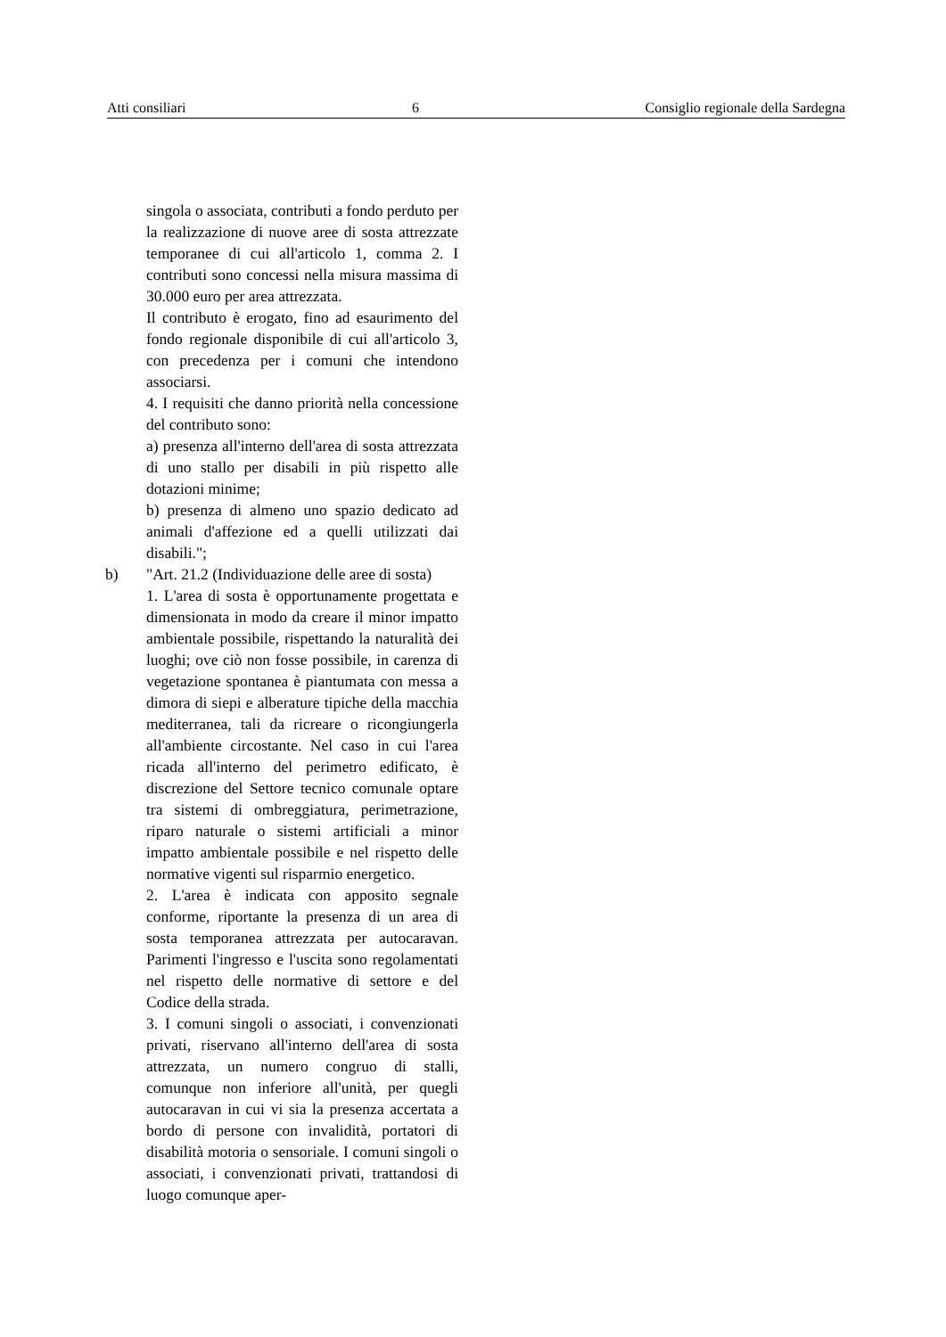Atti consiliari 6 Consiglio regionale della Sardegna
singola o associata, contributi a fondo perduto per la realizzazione di nuove aree di sosta attrezzate temporanee di cui all'articolo 1, comma 2. I contributi sono concessi nella misura massima di 30.000 euro per area attrezzata.
Il contributo è erogato, fino ad esaurimento del fondo regionale disponibile di cui all'articolo 3, con precedenza per i comuni che intendono associarsi.
4. I requisiti che danno priorità nella concessione del contributo sono:
a) presenza all'interno dell'area di sosta attrezzata di uno stallo per disabili in più rispetto alle dotazioni minime;
b) presenza di almeno uno spazio dedicato ad animali d'affezione ed a quelli utilizzati dai disabili.";
b) "Art. 21.2 (Individuazione delle aree di sosta)
1. L'area di sosta è opportunamente progettata e dimensionata in modo da creare il minor impatto ambientale possibile, rispettando la naturalità dei luoghi; ove ciò non fosse possibile, in carenza di vegetazione spontanea è piantumata con messa a dimora di siepi e alberature tipiche della macchia mediterranea, tali da ricreare o ricongiungerla all'ambiente circostante. Nel caso in cui l'area ricada all'interno del perimetro edificato, è discrezione del Settore tecnico comunale optare tra sistemi di ombreggiatura, perimetrazione, riparo naturale o sistemi artificiali a minor impatto ambientale possibile e nel rispetto delle normative vigenti sul risparmio energetico.
2. L'area è indicata con apposito segnale conforme, riportante la presenza di un area di sosta temporanea attrezzata per autocaravan. Parimenti l'ingresso e l'uscita sono regolamentati nel rispetto delle normative di settore e del Codice della strada.
3. I comuni singoli o associati, i convenzionati privati, riservano all'interno dell'area di sosta attrezzata, un numero congruo di stalli, comunque non inferiore all'unità, per quegli autocaravan in cui vi sia la presenza accertata a bordo di persone con invalidità, portatori di disabilità motoria o sensoriale. I comuni singoli o associati, i convenzionati privati, trattandosi di luogo comunque aper-